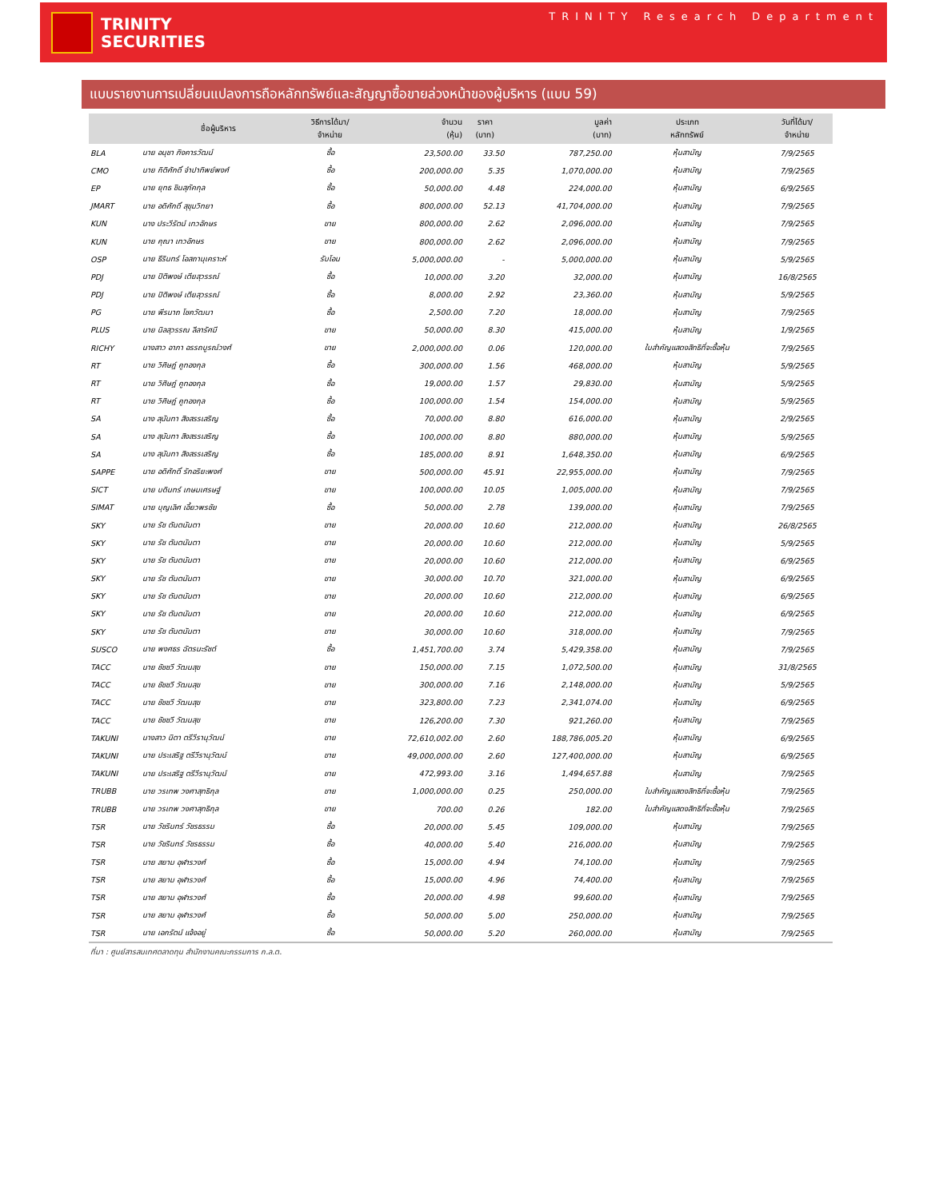TRINITY
SECURITIES
TRINITY Research Department
แบบรายงานการเปลี่ยนแปลงการถือหลักทรัพย์และสัญญาซื้อขายล่วงหน้าของผู้บริหาร (แบบ 59)
| | ชื่อผู้บริหาร | วิธีการได้มา/ จำหน่าย | จำนวน (หุ้น) | ราคา (บาท) | มูลค่า (บาท) | ประเภท หลักทรัพย์ | วันที่ได้มา/ จำหน่าย |
| --- | --- | --- | --- | --- | --- | --- | --- |
| BLA | นาย อนุชา ภิงคารวัฒน์ | ซื้อ | 23,500.00 | 33.50 | 787,250.00 | หุ้นสามัญ | 7/9/2565 |
| CMO | นาย กิติศักดิ์ จำปาทิพย์พงศ์ | ซื้อ | 200,000.00 | 5.35 | 1,070,000.00 | หุ้นสามัญ | 7/9/2565 |
| EP | นาย ยุทธ ชินสุภัคกุล | ซื้อ | 50,000.00 | 4.48 | 224,000.00 | หุ้นสามัญ | 6/9/2565 |
| JMART | นาย อดิศักดิ์ สุขุมวิทยา | ซื้อ | 800,000.00 | 52.13 | 41,704,000.00 | หุ้นสามัญ | 7/9/2565 |
| KUN | นาง ประวีรัตน์ เทวอักษร | ขาย | 800,000.00 | 2.62 | 2,096,000.00 | หุ้นสามัญ | 7/9/2565 |
| KUN | นาย คุณา เทวอักษร | ขาย | 800,000.00 | 2.62 | 2,096,000.00 | หุ้นสามัญ | 7/9/2565 |
| OSP | นาย ธีรินทร์ โอสถานุเคราะห์ | รับโอน | 5,000,000.00 | - | 5,000,000.00 | หุ้นสามัญ | 5/9/2565 |
| PDJ | นาย ปิติพงษ์ เตียสุวรรณ์ | ซื้อ | 10,000.00 | 3.20 | 32,000.00 | หุ้นสามัญ | 16/8/2565 |
| PDJ | นาย ปิติพงษ์ เตียสุวรรณ์ | ซื้อ | 8,000.00 | 2.92 | 23,360.00 | หุ้นสามัญ | 5/9/2565 |
| PG | นาย พีรนาถ โชควัฒนา | ซื้อ | 2,500.00 | 7.20 | 18,000.00 | หุ้นสามัญ | 7/9/2565 |
| PLUS | นาย นิลสุวรรณ ลีลารัศมี | ขาย | 50,000.00 | 8.30 | 415,000.00 | หุ้นสามัญ | 1/9/2565 |
| RICHY | นางสาว อาภา อรรถบูรณ์วงศ์ | ขาย | 2,000,000.00 | 0.06 | 120,000.00 | ใบสำคัญแสดงสิทธิที่จะซื้อหุ้น | 7/9/2565 |
| RT | นาย วิศิษฎ์ คูทองกุล | ซื้อ | 300,000.00 | 1.56 | 468,000.00 | หุ้นสามัญ | 5/9/2565 |
| RT | นาย วิศิษฎ์ คูทองกุล | ซื้อ | 19,000.00 | 1.57 | 29,830.00 | หุ้นสามัญ | 5/9/2565 |
| RT | นาย วิศิษฎ์ คูทองกุล | ซื้อ | 100,000.00 | 1.54 | 154,000.00 | หุ้นสามัญ | 5/9/2565 |
| SA | นาง สุนันทา สิงสรรเสริญ | ซื้อ | 70,000.00 | 8.80 | 616,000.00 | หุ้นสามัญ | 2/9/2565 |
| SA | นาง สุนันทา สิงสรรเสริญ | ซื้อ | 100,000.00 | 8.80 | 880,000.00 | หุ้นสามัญ | 5/9/2565 |
| SA | นาง สุนันทา สิงสรรเสริญ | ซื้อ | 185,000.00 | 8.91 | 1,648,350.00 | หุ้นสามัญ | 6/9/2565 |
| SAPPE | นาย อดิศักดิ์ รักอริยะพงศ์ | ขาย | 500,000.00 | 45.91 | 22,955,000.00 | หุ้นสามัญ | 7/9/2565 |
| SICT | นาย บดินทร์ เกษมเศรษฐ์ | ขาย | 100,000.00 | 10.05 | 1,005,000.00 | หุ้นสามัญ | 7/9/2565 |
| SIMAT | นาย บุญเลิศ เอี้ยวพรชัย | ซื้อ | 50,000.00 | 2.78 | 139,000.00 | หุ้นสามัญ | 7/9/2565 |
| SKY | นาย รัช ตันตนันตา | ขาย | 20,000.00 | 10.60 | 212,000.00 | หุ้นสามัญ | 26/8/2565 |
| SKY | นาย รัช ตันตนันตา | ขาย | 20,000.00 | 10.60 | 212,000.00 | หุ้นสามัญ | 5/9/2565 |
| SKY | นาย รัช ตันตนันตา | ขาย | 20,000.00 | 10.60 | 212,000.00 | หุ้นสามัญ | 6/9/2565 |
| SKY | นาย รัช ตันตนันตา | ขาย | 30,000.00 | 10.70 | 321,000.00 | หุ้นสามัญ | 6/9/2565 |
| SKY | นาย รัช ตันตนันตา | ขาย | 20,000.00 | 10.60 | 212,000.00 | หุ้นสามัญ | 6/9/2565 |
| SKY | นาย รัช ตันตนันตา | ขาย | 20,000.00 | 10.60 | 212,000.00 | หุ้นสามัญ | 6/9/2565 |
| SKY | นาย รัช ตันตนันตา | ขาย | 30,000.00 | 10.60 | 318,000.00 | หุ้นสามัญ | 7/9/2565 |
| SUSCO | นาย พงศธร ฉัตรนะรัชต์ | ซื้อ | 1,451,700.00 | 3.74 | 5,429,358.00 | หุ้นสามัญ | 7/9/2565 |
| TACC | นาย ชัชชวี วัฒนสุข | ขาย | 150,000.00 | 7.15 | 1,072,500.00 | หุ้นสามัญ | 31/8/2565 |
| TACC | นาย ชัชชวี วัฒนสุข | ขาย | 300,000.00 | 7.16 | 2,148,000.00 | หุ้นสามัญ | 5/9/2565 |
| TACC | นาย ชัชชวี วัฒนสุข | ขาย | 323,800.00 | 7.23 | 2,341,074.00 | หุ้นสามัญ | 6/9/2565 |
| TACC | นาย ชัชชวี วัฒนสุข | ขาย | 126,200.00 | 7.30 | 921,260.00 | หุ้นสามัญ | 7/9/2565 |
| TAKUNI | นางสาว นิตา ตรีวีรานุวัฒน์ | ขาย | 72,610,002.00 | 2.60 | 188,786,005.20 | หุ้นสามัญ | 6/9/2565 |
| TAKUNI | นาย ประเสริฐ ตรีวีรานุวัฒน์ | ขาย | 49,000,000.00 | 2.60 | 127,400,000.00 | หุ้นสามัญ | 6/9/2565 |
| TAKUNI | นาย ประเสริฐ ตรีวีรานุวัฒน์ | ขาย | 472,993.00 | 3.16 | 1,494,657.88 | หุ้นสามัญ | 7/9/2565 |
| TRUBB | นาย วรเทพ วงศาสุทธิกุล | ขาย | 1,000,000.00 | 0.25 | 250,000.00 | ใบสำคัญแสดงสิทธิที่จะซื้อหุ้น | 7/9/2565 |
| TRUBB | นาย วรเทพ วงศาสุทธิกุล | ขาย | 700.00 | 0.26 | 182.00 | ใบสำคัญแสดงสิทธิที่จะซื้อหุ้น | 7/9/2565 |
| TSR | นาย วัชรินทร์ วัชรธรรม | ซื้อ | 20,000.00 | 5.45 | 109,000.00 | หุ้นสามัญ | 7/9/2565 |
| TSR | นาย วัชรินทร์ วัชรธรรม | ซื้อ | 40,000.00 | 5.40 | 216,000.00 | หุ้นสามัญ | 7/9/2565 |
| TSR | นาย สยาม อุฬารวงศ์ | ซื้อ | 15,000.00 | 4.94 | 74,100.00 | หุ้นสามัญ | 7/9/2565 |
| TSR | นาย สยาม อุฬารวงศ์ | ซื้อ | 15,000.00 | 4.96 | 74,400.00 | หุ้นสามัญ | 7/9/2565 |
| TSR | นาย สยาม อุฬารวงศ์ | ซื้อ | 20,000.00 | 4.98 | 99,600.00 | หุ้นสามัญ | 7/9/2565 |
| TSR | นาย สยาม อุฬารวงศ์ | ซื้อ | 50,000.00 | 5.00 | 250,000.00 | หุ้นสามัญ | 7/9/2565 |
| TSR | นาย เอกรัตน์ แจ้งอยู่ | ซื้อ | 50,000.00 | 5.20 | 260,000.00 | หุ้นสามัญ | 7/9/2565 |
ที่มา : ศูนย์สารสนเทศตลาดทุน สำนักงานคณะกรรมการ ก.ล.ต.